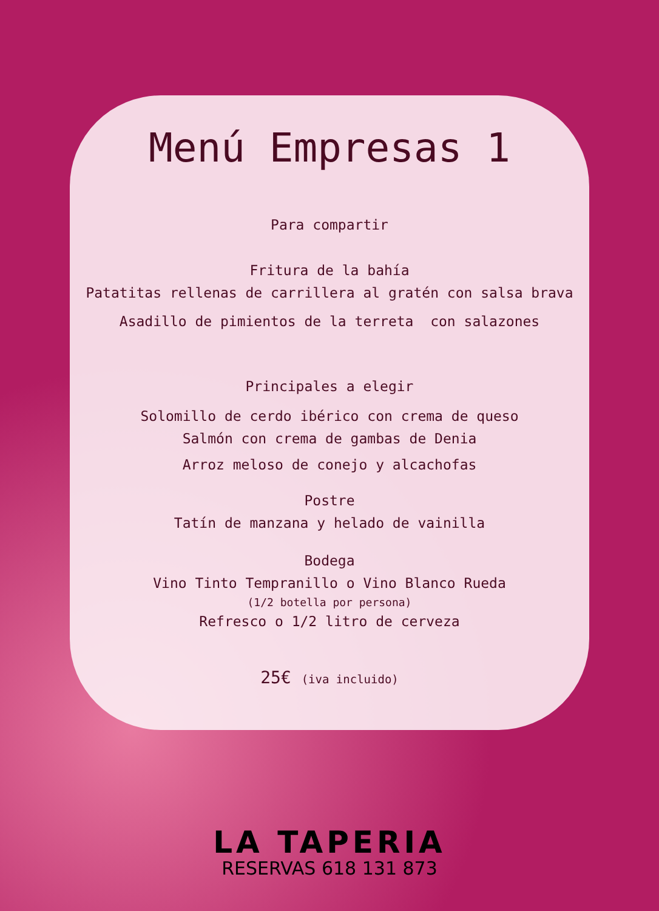Menú Empresas 1
Para compartir
Fritura de la bahía
Patatitas rellenas de carrillera al gratén con salsa brava
Asadillo de pimientos de la terreta con salazones
Principales a elegir
Solomillo de cerdo ibérico con crema de queso
Salmón con crema de gambas de Denia
Arroz meloso de conejo y alcachofas
Postre
Tatín de manzana y helado de vainilla
Bodega
Vino Tinto Tempranillo o Vino Blanco Rueda
(1/2 botella por persona)
Refresco o 1/2 litro de cerveza
25€ (iva incluido)
LA TAPERIA
RESERVAS 618 131 873